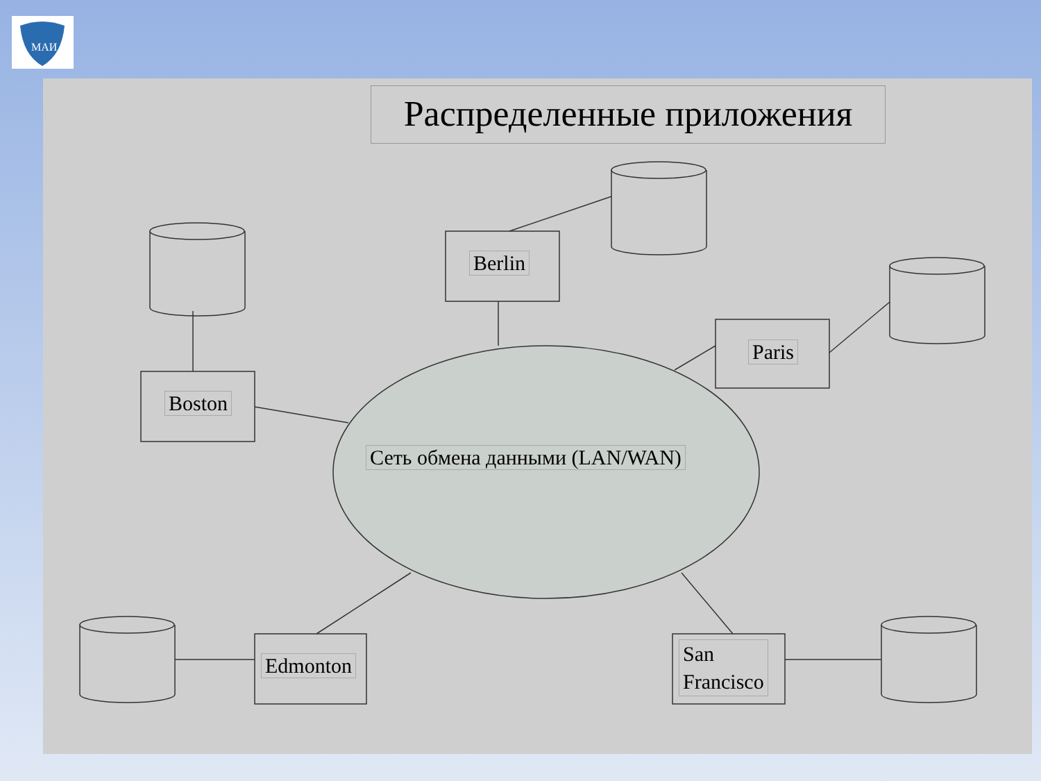МАИ
Распределенные приложения
Boston
Berlin
Paris
Сеть обмена данными (LAN/WAN)
Edmonton
San
Francisco